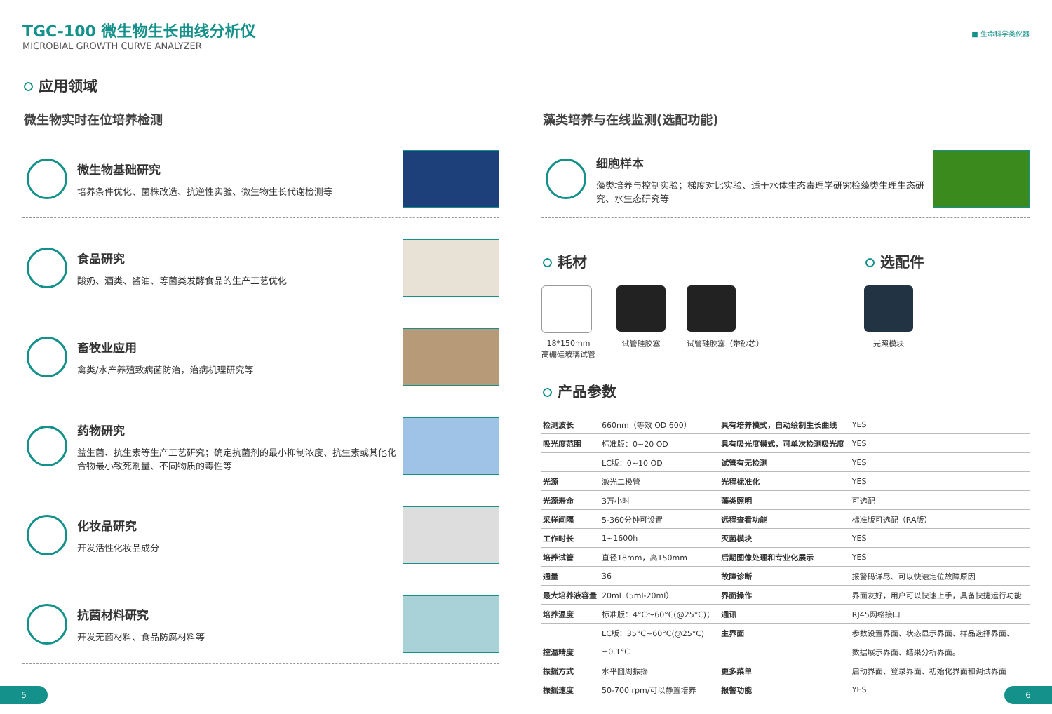TGC-100 微生物生长曲线分析仪
MICROBIAL GROWTH CURVE ANALYZER
■ 生命科学类仪器
应用领域
微生物实时在位培养检测
微生物基础研究
培养条件优化、菌株改造、抗逆性实验、微生物生长代谢检测等
食品研究
酸奶、酒类、酱油、等菌类发酵食品的生产工艺优化
畜牧业应用
禽类/水产养殖致病菌防治，治病机理研究等
药物研究
益生菌、抗生素等生产工艺研究；确定抗菌剂的最小抑制浓度、抗生素或其他化合物最小致死剂量、不同物质的毒性等
化妆品研究
开发活性化妆品成分
抗菌材料研究
开发无菌材料、食品防腐材料等
藻类培养与在线监测(选配功能)
细胞样本
藻类培养与控制实验；梯度对比实验、适于水体生态毒理学研究检藻类生理生态研究、水生态研究等
耗材
18*150mm
高硼硅玻璃试管
试管硅胶塞 试管硅胶塞（带砂芯）
选配件
光照模块
产品参数
| 检测波长 | 660nm（等效 OD 600） | 具有培养模式，自动绘制生长曲线 | YES |
| 吸光度范围 | 标准版：0~20 OD | 具有吸光度模式，可单次检测吸光度 | YES |
| | LC版：0~10 OD | 试管有无检测 | YES |
| 光源 | 激光二极管 | 光程标准化 | YES |
| 光源寿命 | 3万小时 | 藻类照明 | 可选配 |
| 采样间隔 | 5-360分钟可设置 | 远程查看功能 | 标准版可选配（RA版） |
| 工作时长 | 1~1600h | 灭菌模块 | YES |
| 培养试管 | 直径18mm，高150mm | 后期图像处理和专业化展示 | YES |
| 通量 | 36 | 故障诊断 | 报警码详尽、可以快速定位故障原因 |
| 最大培养液容量 | 20ml（5ml-20ml） | 界面操作 | 界面友好，用户可以快速上手，具备快捷运行功能 |
| 培养温度 | 标准版：4°C～60°C(@25°C)； | 通讯 | RJ45网络接口 |
| | LC版：35°C~60°C(@25°C) | 主界面 | 参数设置界面、状态显示界面、样品选择界面、 |
| 控温精度 | ±0.1°C | | 数据展示界面、结果分析界面。 |
| 振摇方式 | 水平圆周振摇 | 更多菜单 | 启动界面、登录界面、初始化界面和调试界面 |
| 振摇速度 | 50-700 rpm/可以静置培养 | 报警功能 | YES |
5 6